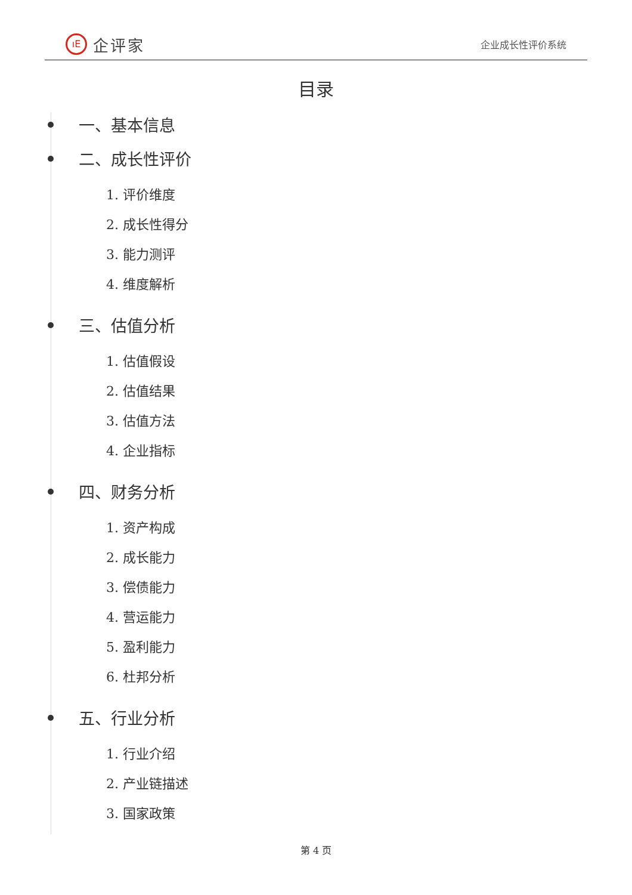ıE 企评家
企业成长性评价系统
目录
一、基本信息
二、成长性评价
1. 评价维度
2. 成长性得分
3. 能力测评
4. 维度解析
三、估值分析
1. 估值假设
2. 估值结果
3. 估值方法
4. 企业指标
四、财务分析
1. 资产构成
2. 成长能力
3. 偿债能力
4. 营运能力
5. 盈利能力
6. 杜邦分析
五、行业分析
1. 行业介绍
2. 产业链描述
3. 国家政策
第 4 页